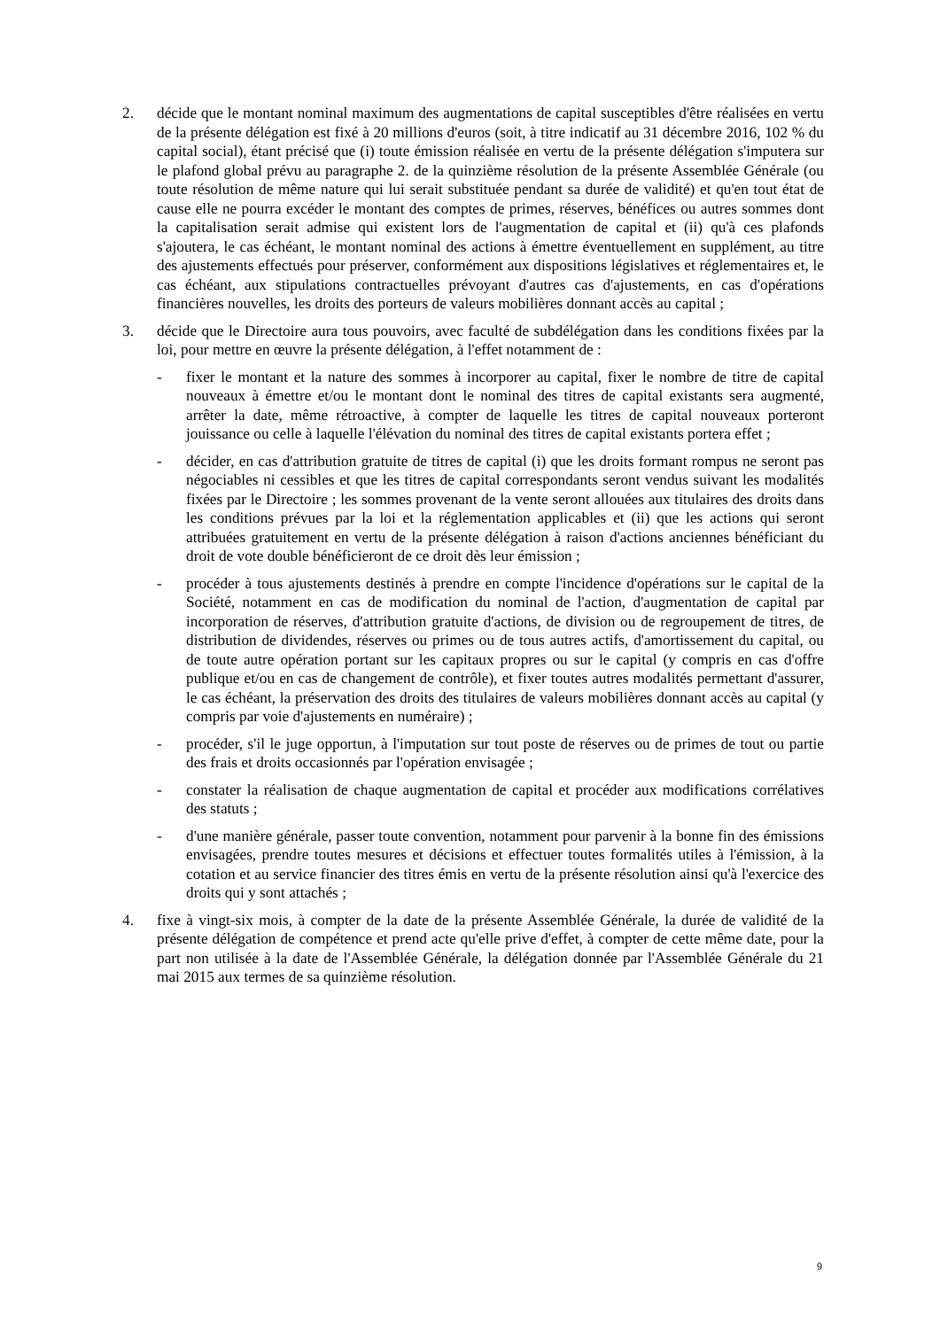2. décide que le montant nominal maximum des augmentations de capital susceptibles d'être réalisées en vertu de la présente délégation est fixé à 20 millions d'euros (soit, à titre indicatif au 31 décembre 2016, 102 % du capital social), étant précisé que (i) toute émission réalisée en vertu de la présente délégation s'imputera sur le plafond global prévu au paragraphe 2. de la quinzième résolution de la présente Assemblée Générale (ou toute résolution de même nature qui lui serait substituée pendant sa durée de validité) et qu'en tout état de cause elle ne pourra excéder le montant des comptes de primes, réserves, bénéfices ou autres sommes dont la capitalisation serait admise qui existent lors de l'augmentation de capital et (ii) qu'à ces plafonds s'ajoutera, le cas échéant, le montant nominal des actions à émettre éventuellement en supplément, au titre des ajustements effectués pour préserver, conformément aux dispositions législatives et réglementaires et, le cas échéant, aux stipulations contractuelles prévoyant d'autres cas d'ajustements, en cas d'opérations financières nouvelles, les droits des porteurs de valeurs mobilières donnant accès au capital ;
3. décide que le Directoire aura tous pouvoirs, avec faculté de subdélégation dans les conditions fixées par la loi, pour mettre en œuvre la présente délégation, à l'effet notamment de :
- fixer le montant et la nature des sommes à incorporer au capital, fixer le nombre de titre de capital nouveaux à émettre et/ou le montant dont le nominal des titres de capital existants sera augmenté, arrêter la date, même rétroactive, à compter de laquelle les titres de capital nouveaux porteront jouissance ou celle à laquelle l'élévation du nominal des titres de capital existants portera effet ;
- décider, en cas d'attribution gratuite de titres de capital (i) que les droits formant rompus ne seront pas négociables ni cessibles et que les titres de capital correspondants seront vendus suivant les modalités fixées par le Directoire ; les sommes provenant de la vente seront allouées aux titulaires des droits dans les conditions prévues par la loi et la réglementation applicables et (ii) que les actions qui seront attribuées gratuitement en vertu de la présente délégation à raison d'actions anciennes bénéficiant du droit de vote double bénéficieront de ce droit dès leur émission ;
- procéder à tous ajustements destinés à prendre en compte l'incidence d'opérations sur le capital de la Société, notamment en cas de modification du nominal de l'action, d'augmentation de capital par incorporation de réserves, d'attribution gratuite d'actions, de division ou de regroupement de titres, de distribution de dividendes, réserves ou primes ou de tous autres actifs, d'amortissement du capital, ou de toute autre opération portant sur les capitaux propres ou sur le capital (y compris en cas d'offre publique et/ou en cas de changement de contrôle), et fixer toutes autres modalités permettant d'assurer, le cas échéant, la préservation des droits des titulaires de valeurs mobilières donnant accès au capital (y compris par voie d'ajustements en numéraire) ;
- procéder, s'il le juge opportun, à l'imputation sur tout poste de réserves ou de primes de tout ou partie des frais et droits occasionnés par l'opération envisagée ;
- constater la réalisation de chaque augmentation de capital et procéder aux modifications corrélatives des statuts ;
- d'une manière générale, passer toute convention, notamment pour parvenir à la bonne fin des émissions envisagées, prendre toutes mesures et décisions et effectuer toutes formalités utiles à l'émission, à la cotation et au service financier des titres émis en vertu de la présente résolution ainsi qu'à l'exercice des droits qui y sont attachés ;
4. fixe à vingt-six mois, à compter de la date de la présente Assemblée Générale, la durée de validité de la présente délégation de compétence et prend acte qu'elle prive d'effet, à compter de cette même date, pour la part non utilisée à la date de l'Assemblée Générale, la délégation donnée par l'Assemblée Générale du 21 mai 2015 aux termes de sa quinzième résolution.
9